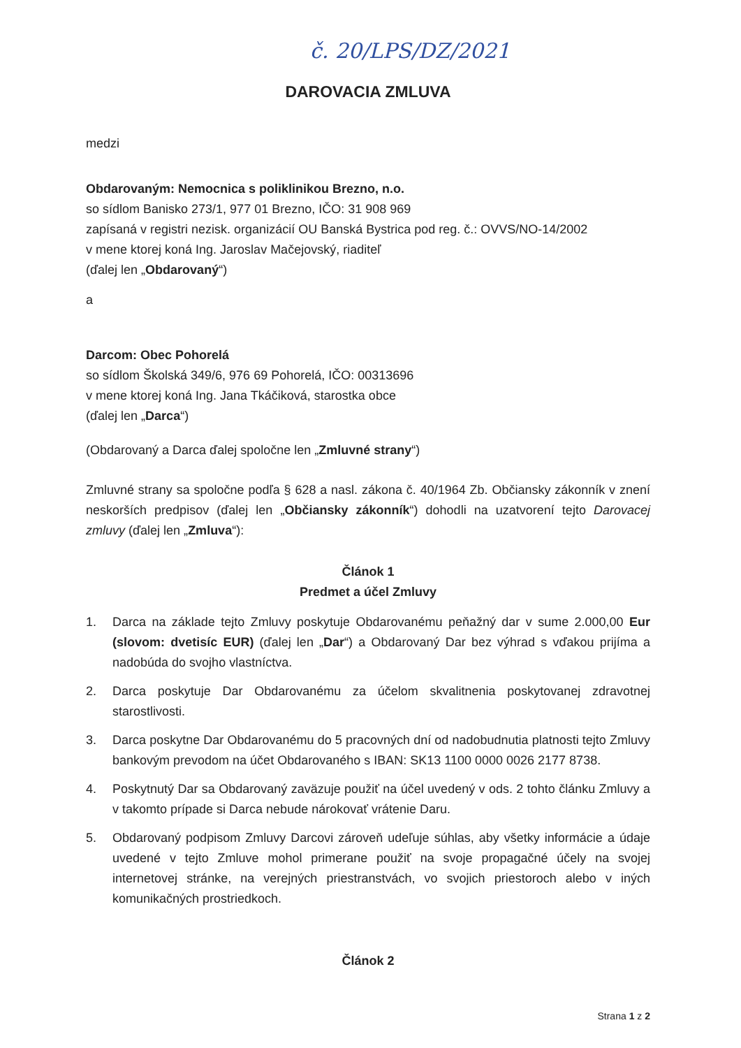č. 20/LPS/DZ/2021
DAROVACIA ZMLUVA
medzi
Obdarovaným: Nemocnica s poliklinikou Brezno, n.o.
so sídlom Banisko 273/1, 977 01 Brezno, IČO: 31 908 969
zapísaná v registri nezisk. organizácií OU Banská Bystrica pod reg. č.: OVVS/NO-14/2002
v mene ktorej koná Ing. Jaroslav Mačejovský, riaditeľ
(ďalej len „Obdarovaný“)
a
Darcom: Obec Pohorelá
so sídlom Školská 349/6, 976 69 Pohorelá, IČO: 00313696
v mene ktorej koná Ing. Jana Tkáčiková, starostka obce
(ďalej len „Darca“)
(Obdarovaný a Darca ďalej spoločne len „Zmluvné strany“)
Zmluvné strany sa spoločne podľa § 628 a nasl. zákona č. 40/1964 Zb. Občiansky zákonník v znení neskorších predpisov (ďalej len „Občiansky zákonník“) dohodli na uzatvorení tejto Darovacej zmluvy (ďalej len „Zmluva“):
Článok 1
Predmet a účel Zmluvy
1. Darca na základe tejto Zmluvy poskytuje Obdarovanému peňažný dar v sume 2.000,00 Eur (slovom: dvetisíc EUR) (ďalej len „Dar“) a Obdarovaný Dar bez výhrad s vďakou prijíma a nadobúda do svojho vlastníctva.
2. Darca poskytuje Dar Obdarovanému za účelom skvalitnenia poskytovanej zdravotnej starostlivosti.
3. Darca poskytne Dar Obdarovanému do 5 pracovných dní od nadobudnutia platnosti tejto Zmluvy bankovým prevodom na účet Obdarovaného s IBAN: SK13 1100 0000 0026 2177 8738.
4. Poskytnutý Dar sa Obdarovaný zaväzuje použiť na účel uvedený v ods. 2 tohto článku Zmluvy a v takomto prípade si Darca nebude nárokovať vrátenie Daru.
5. Obdarovaný podpisom Zmluvy Darcovi zároveň udeľuje súhlas, aby všetky informácie a údaje uvedené v tejto Zmluve mohol primerane použiť na svoje propagačné účely na svojej internetovej stránke, na verejných priestranstvách, vo svojich priestoroch alebo v iných komunikačných prostriedkoch.
Článok 2
Strana 1 z 2